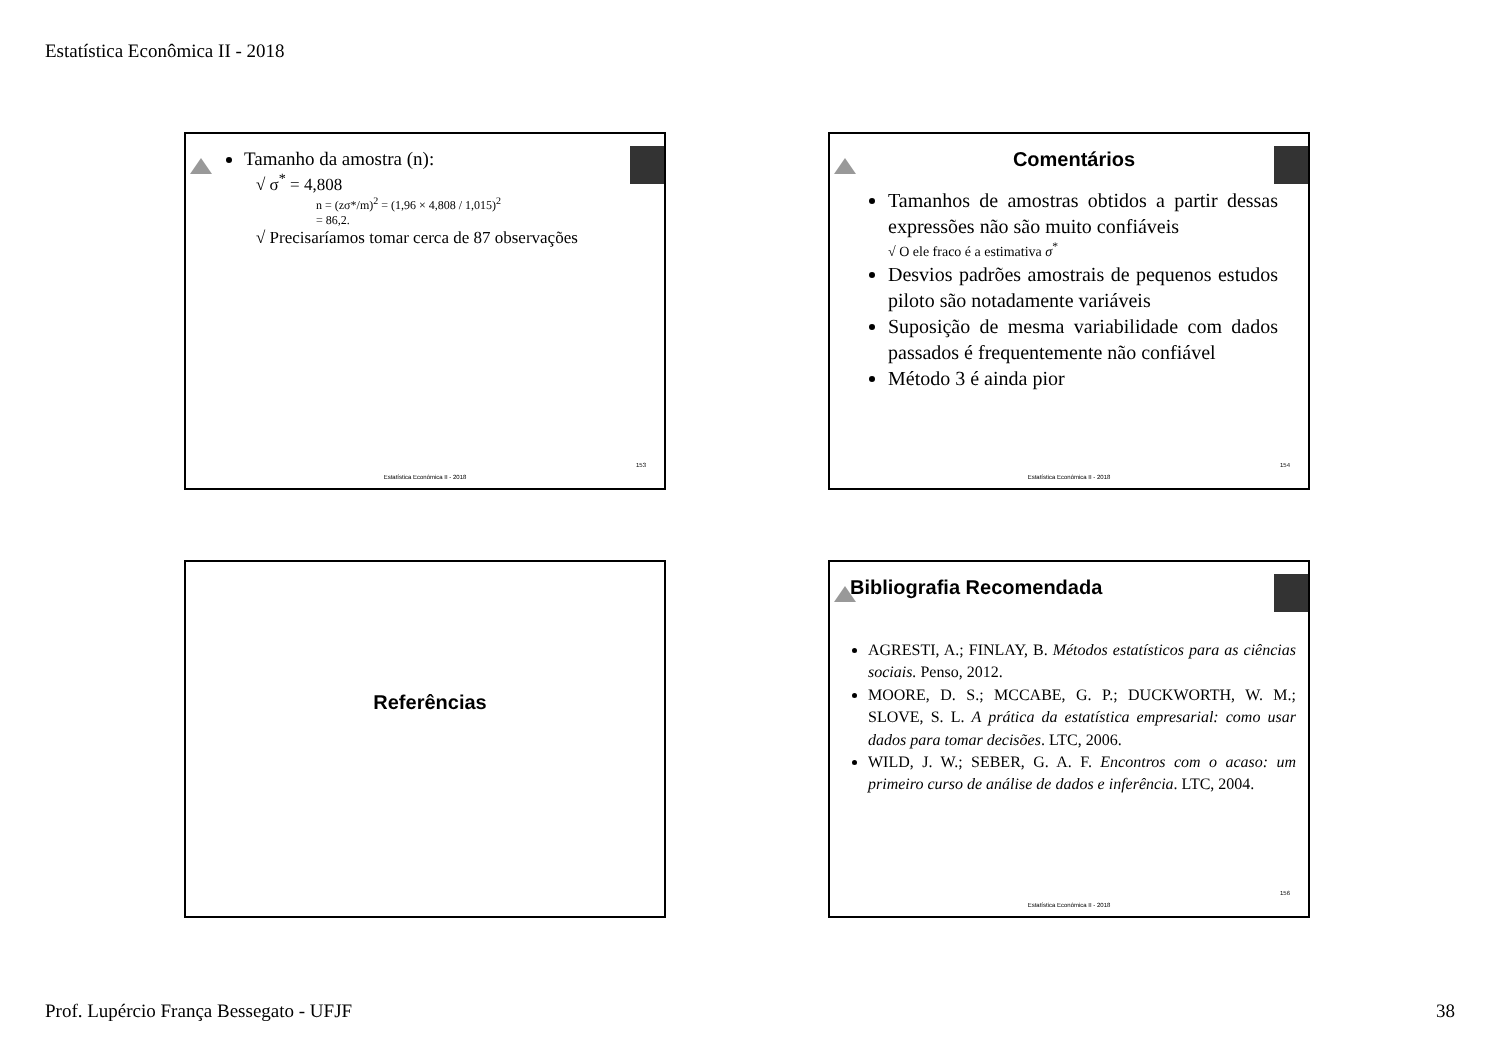Estatística Econômica II - 2018
Tamanho da amostra (n):
√ σ<sup>*</sup> = 4,808
n = (zσ*/m)<sup>2</sup> = (1,96 × 4,808 / 1,015)<sup>2</sup>
= 86,2.
√ Precisaríamos tomar cerca de 87 observações
153
Estatística Econômica II - 2018
Comentários
Tamanhos de amostras obtidos a partir dessas expressões não são muito confiáveis
√ O ele fraco é a estimativa σ<sup>*</sup>
Desvios padrões amostrais de pequenos estudos piloto são notadamente variáveis
Suposição de mesma variabilidade com dados passados é frequentemente não confiável
Método 3 é ainda pior
154
Estatística Econômica II - 2018
Referências
Bibliografia Recomendada
AGRESTI, A.; FINLAY, B. Métodos estatísticos para as ciências sociais. Penso, 2012.
MOORE, D. S.; MCCABE, G. P.; DUCKWORTH, W. M.; SLOVE, S. L. A prática da estatística empresarial: como usar dados para tomar decisões. LTC, 2006.
WILD, J. W.; SEBER, G. A. F. Encontros com o acaso: um primeiro curso de análise de dados e inferência. LTC, 2004.
156
Estatística Econômica II - 2018
Prof. Lupércio França Bessegato - UFJF 38